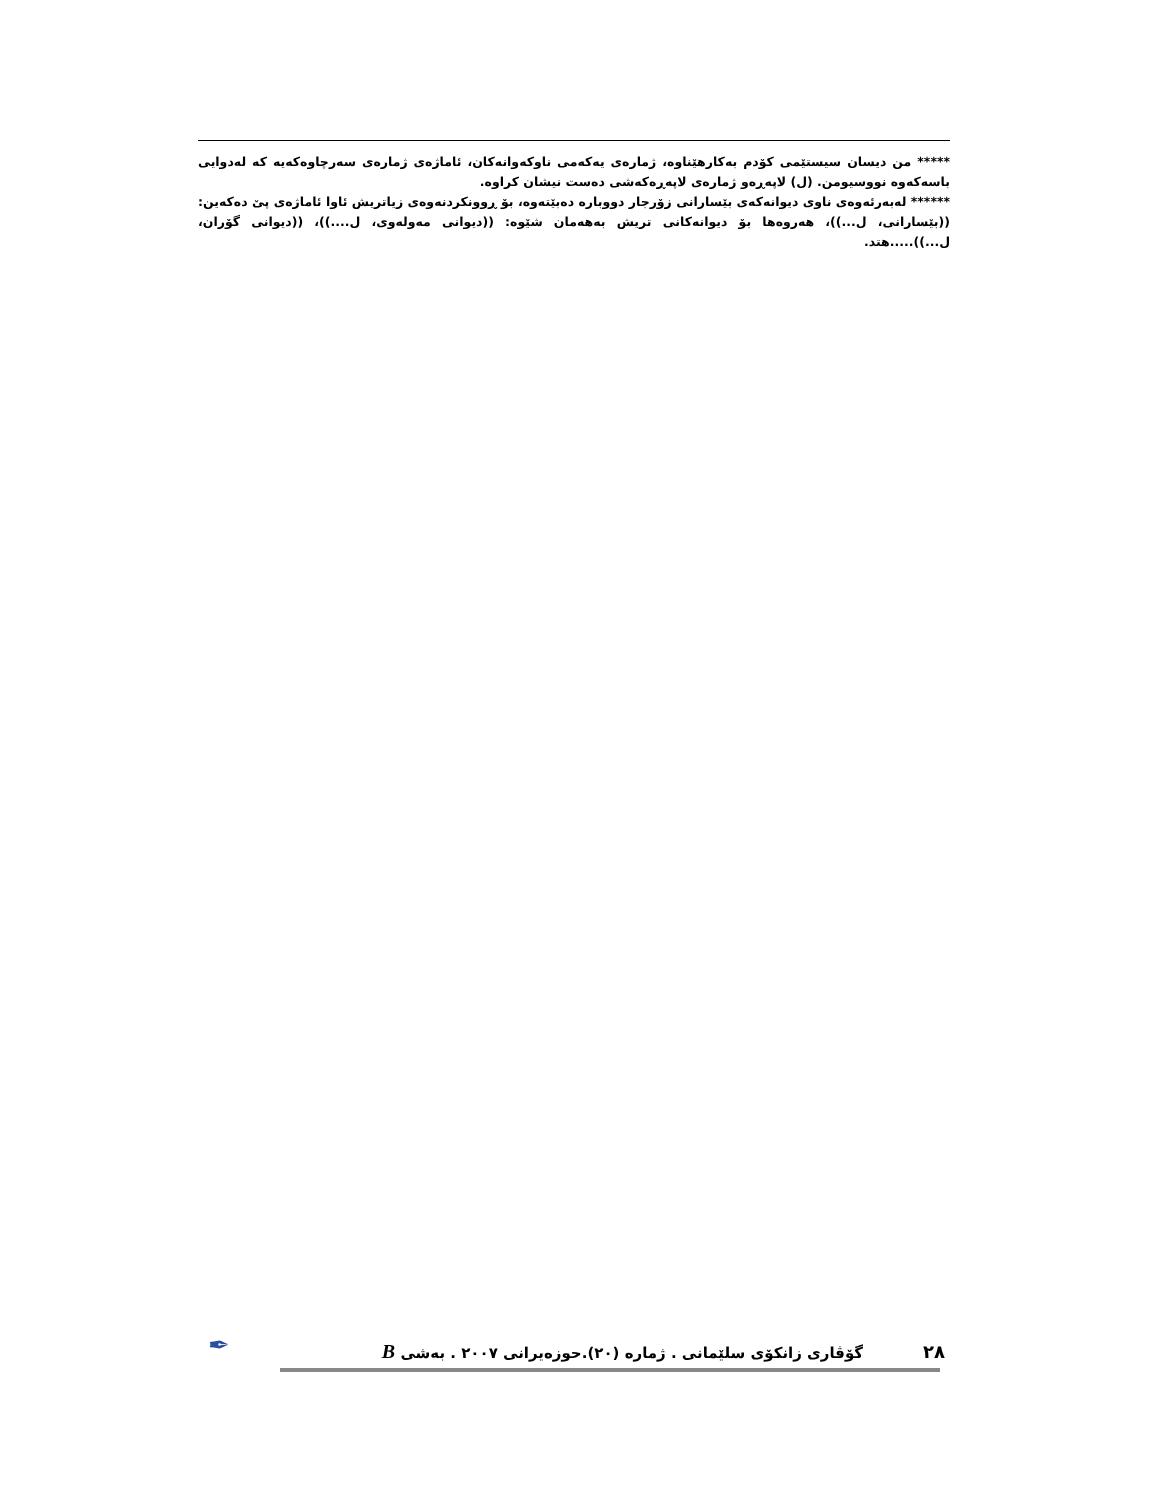***** من دیسان سیستێمی کۆدم بەکارهێناوە، ژمارەی یەکەمی ناوکەوانەکان، ئاماژەی ژمارەی سەرچاوەکەیە کە لەدوایی باسەکەوە نووسیومن. (ل) لاپەڕەو ژمارەی لاپەڕەکەشی دەست نیشان کراوە.
****** لەبەرئەوەی ناوی دیوانەکەی بێسارانی زۆرجار دووبارە دەبێتەوە، بۆ ڕوونکردنەوەی زیاتریش ئاوا ئاماژەی پێ دەکەین: ((بێسارانی، ل...))، هەروەها بۆ دیوانەکانی تریش بەهەمان شێوە: ((دیوانی مەولەوی، ل....))، ((دیوانی گۆران، ل...)).....هتد.
٢٨ گۆڤاری زانکۆی سلێمانی . ژمارە (٢٠).حوزەیرانی ٢٠٠٧ . بەشی B ✒